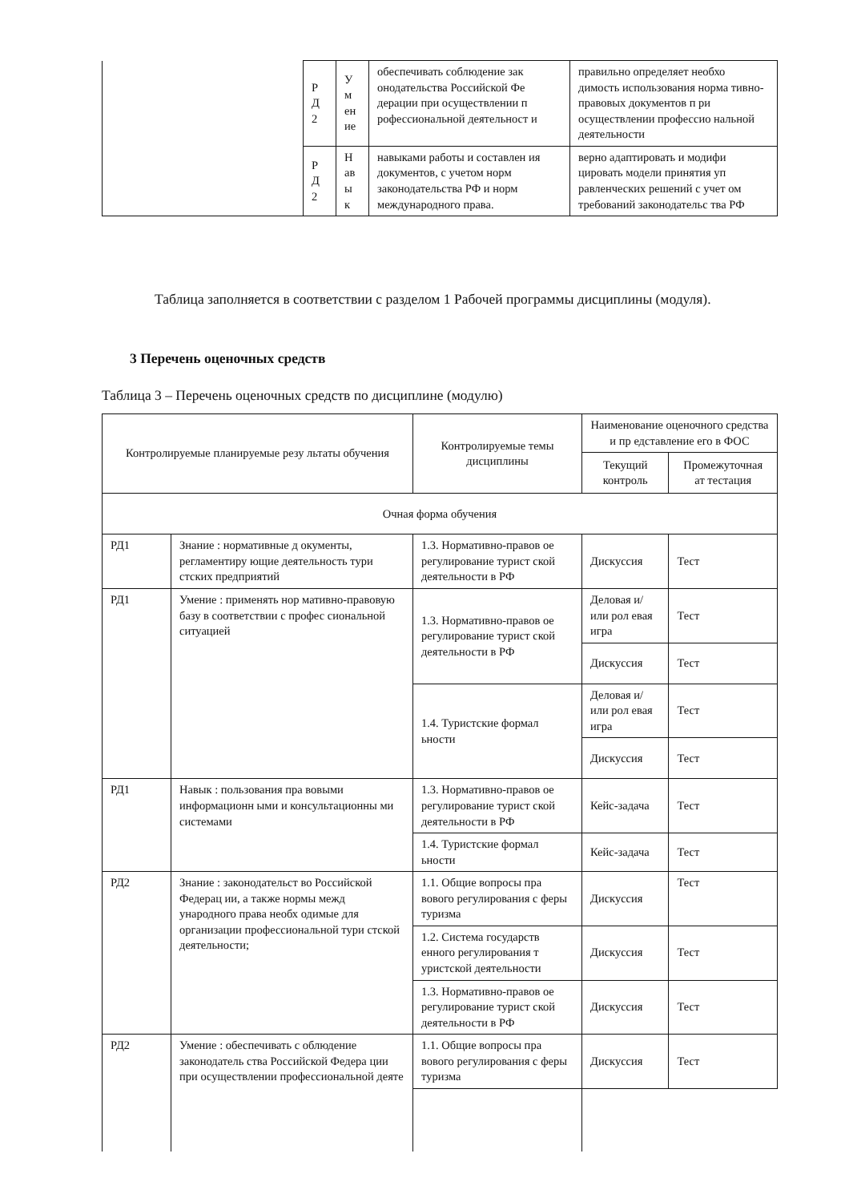| | Р Д 2 | У м ен ие | обеспечивать соблюдение зак онодательства Российской Фе дерации при осуществлении п рофессиональной деятельност и | правильно определяет необхо димость использования норма тивно-правовых документов п ри осуществлении профессио нальной деятельности |
| | Р Д 2 | Н ав ы к | навыками работы и составлен ия документов, с учетом норм законодательства РФ и норм международного права. | верно адаптировать и модифи цировать модели принятия уп равленческих решений с учет ом требований законодательс тва РФ |
Таблица заполняется в соответствии с разделом 1 Рабочей программы дисциплины (модуля).
3 Перечень оценочных средств
Таблица 3 – Перечень оценочных средств по дисциплине (модулю)
| Контролируемые планируемые резу льтаты обучения | | Контролируемые темы дисциплины | Наименование оценочного средства и пр едставление его в ФОС | |
| --- | --- | --- | --- | --- |
| | | | Текущий контроль | Промежуточная ат тестация |
| Очная форма обучения | | | | |
| РД1 | Знание : нормативные д окументы, регламентиру ющие деятельность тури стских предприятий | 1.3. Нормативно-правов ое регулирование турист ской деятельности в РФ | Дискуссия | Тест |
| РД1 | Умение : применять нор мативно-правовую базу в соответствии с профес сиональной ситуацией | 1.3. Нормативно-правов ое регулирование турист ской деятельности в РФ | Деловая и/или рол евая игра | Тест |
| | | | Дискуссия | Тест |
| | | 1.4. Туристские формал ьности | Деловая и/или рол евая игра | Тест |
| | | | Дискуссия | Тест |
| РД1 | Навык : пользования пра вовыми информационн ыми и консультационны ми системами | 1.3. Нормативно-правов ое регулирование турист ской деятельности в РФ | Кейс-задача | Тест |
| | | 1.4. Туристские формал ьности | Кейс-задача | Тест |
| РД2 | Знание : законодательст во Российской Федерац ии, а также нормы межд ународного права необх одимые для организации профессиональной тури стской деятельности; | 1.1. Общие вопросы пра вового регулирования с феры туризма | Дискуссия | Тест |
| | | 1.2. Система государств енного регулирования т уристской деятельности | Дискуссия | Тест |
| | | 1.3. Нормативно-правов ое регулирование турист ской деятельности в РФ | Дискуссия | Тест |
| РД2 | Умение : обеспечивать с облюдение законодатель ства Российской Федера ции при осуществлении профессиональной деяте | 1.1. Общие вопросы пра вового регулирования с феры туризма | Дискуссия | Тест |